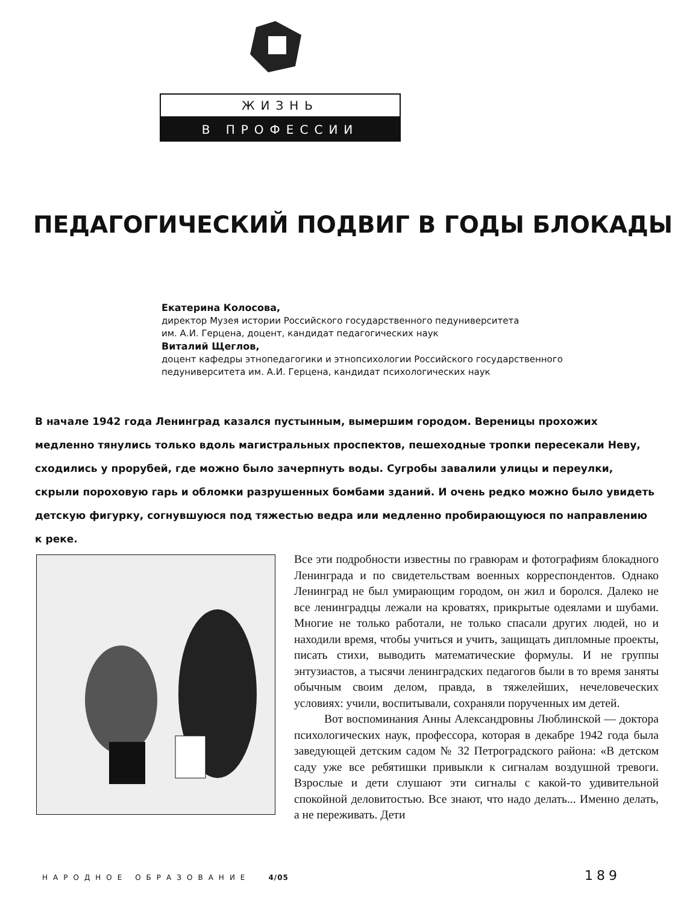ЖИЗНЬ
В ПРОФЕССИИ
ПЕДАГОГИЧЕСКИЙ ПОДВИГ В ГОДЫ БЛОКАДЫ
Екатерина Колосова,
директор Музея истории Российского государственного педуниверситета
им. А.И. Герцена, доцент, кандидат педагогических наук
Виталий Щеглов,
доцент кафедры этнопедагогики и этнопсихологии Российского государственного
педуниверситета им. А.И. Герцена, кандидат психологических наук
В начале 1942 года Ленинград казался пустынным, вымершим городом. Вереницы прохожих медленно тянулись только вдоль магистральных проспектов, пешеходные тропки пересекали Неву, сходились у прорубей, где можно было зачерпнуть воды. Сугробы завалили улицы и переулки, скрыли пороховую гарь и обломки разрушенных бомбами зданий. И очень редко можно было увидеть детскую фигурку, согнувшуюся под тяжестью ведра или медленно пробирающуюся по направлению к реке.
Все эти подробности известны по гравюрам и фотографиям блокадного Ленинграда и по свидетельствам военных корреспондентов. Однако Ленинград не был умирающим городом, он жил и боролся. Далеко не все ленинградцы лежали на кроватях, прикрытые одеялами и шубами. Многие не только работали, не только спасали других людей, но и находили время, чтобы учиться и учить, защищать дипломные проекты, писать стихи, выводить математические формулы. И не группы энтузиастов, а тысячи ленинградских педагогов были в то время заняты обычным своим делом, правда, в тяжелейших, нечеловеческих условиях: учили, воспитывали, сохраняли порученных им детей.
Вот воспоминания Анны Александровны Люблинской — доктора психологических наук, профессора, которая в декабре 1942 года была заведующей детским садом № 32 Петроградского района: «В детском саду уже все ребятишки привыкли к сигналам воздушной тревоги. Взрослые и дети слушают эти сигналы с какой-то удивительной спокойной деловитостью. Все знают, что надо делать... Именно делать, а не переживать. Дети
НАРОДНОЕ ОБРАЗОВАНИЕ 4/05 189